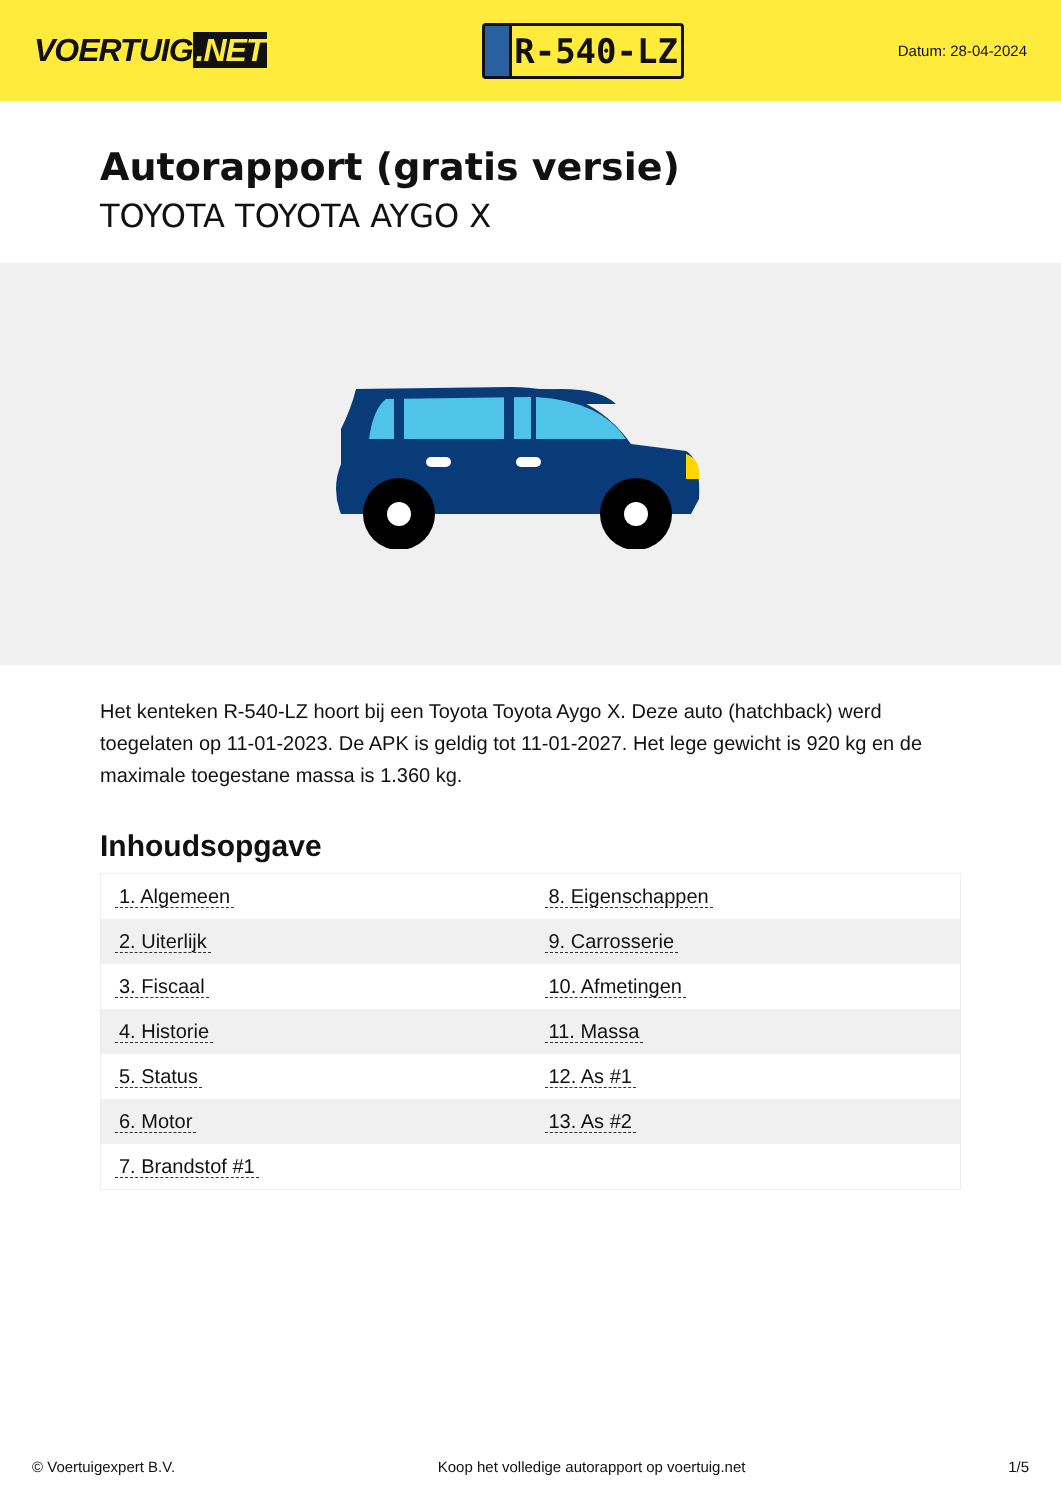VOERTUIG.NET
R-540-LZ
Datum: 28-04-2024
Autorapport (gratis versie)
TOYOTA TOYOTA AYGO X
Het kenteken R-540-LZ hoort bij een Toyota Toyota Aygo X. Deze auto (hatchback) werd toegelaten op 11-01-2023. De APK is geldig tot 11-01-2027. Het lege gewicht is 920 kg en de maximale toegestane massa is 1.360 kg.
Inhoudsopgave
| 1. Algemeen | 8. Eigenschappen |
| 2. Uiterlijk | 9. Carrosserie |
| 3. Fiscaal | 10. Afmetingen |
| 4. Historie | 11. Massa |
| 5. Status | 12. As #1 |
| 6. Motor | 13. As #2 |
| 7. Brandstof #1 | |
© Voertuigexpert B.V. Koop het volledige autorapport op voertuig.net 1/5